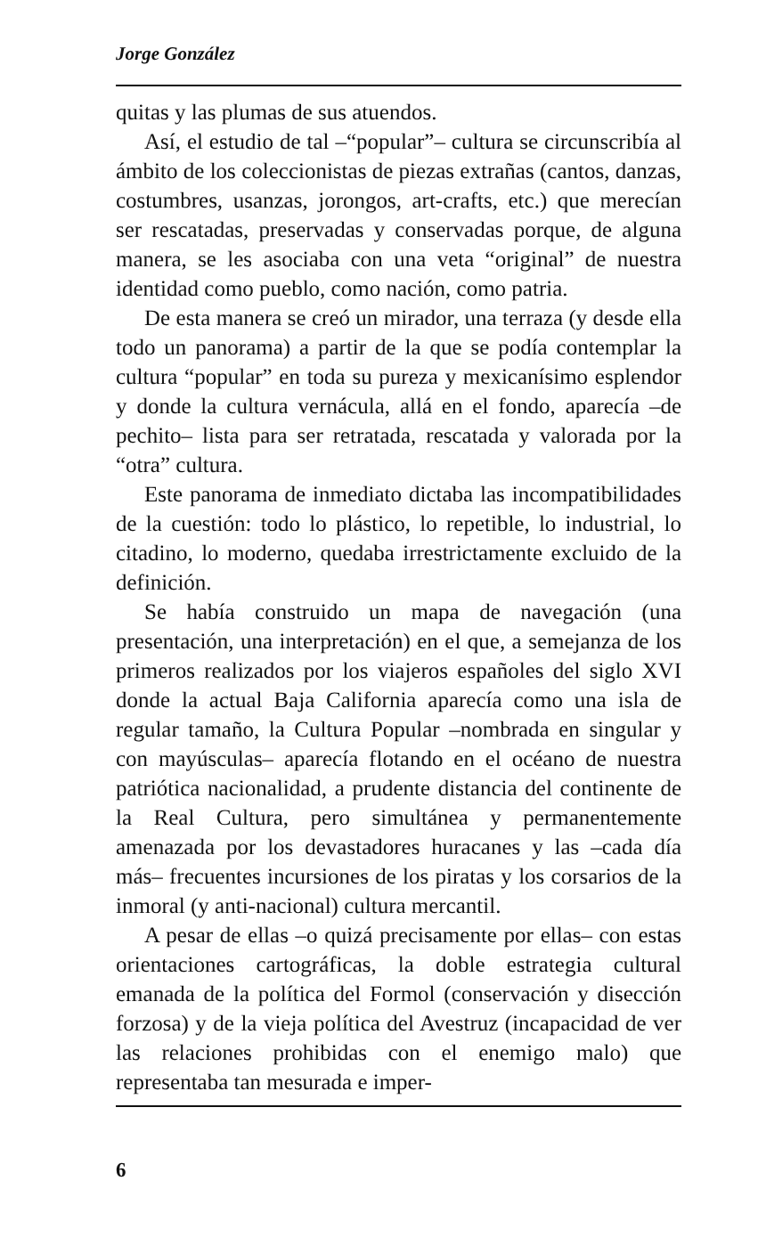Jorge González
quitas y las plumas de sus atuendos.
Así, el estudio de tal –“popular”– cultura se circunscribía al ámbito de los coleccionistas de piezas extrañas (cantos, danzas, costumbres, usanzas, jorongos, art-crafts, etc.) que merecían ser rescatadas, preservadas y conservadas porque, de alguna manera, se les asociaba con una veta “original” de nuestra identidad como pueblo, como nación, como patria.
De esta manera se creó un mirador, una terraza (y desde ella todo un panorama) a partir de la que se podía contemplar la cultura “popular” en toda su pureza y mexicanísimo esplendor y donde la cultura vernácula, allá en el fondo, aparecía –de pechito– lista para ser retratada, rescatada y valorada por la “otra” cultura.
Este panorama de inmediato dictaba las incompatibilidades de la cuestión: todo lo plástico, lo repetible, lo industrial, lo citadino, lo moderno, quedaba irrestrictamente excluido de la definición.
Se había construido un mapa de navegación (una presentación, una interpretación) en el que, a semejanza de los primeros realizados por los viajeros españoles del siglo XVI donde la actual Baja California aparecía como una isla de regular tamaño, la Cultura Popular –nombrada en singular y con mayúsculas– aparecía flotando en el océano de nuestra patriótica nacionalidad, a prudente distancia del continente de la Real Cultura, pero simultánea y permanentemente amenazada por los devastadores huracanes y las –cada día más– frecuentes incursiones de los piratas y los corsarios de la inmoral (y anti-nacional) cultura mercantil.
A pesar de ellas –o quizá precisamente por ellas– con estas orientaciones cartográficas, la doble estrategia cultural emanada de la política del Formol (conservación y disección forzosa) y de la vieja política del Avestruz (incapacidad de ver las relaciones prohibidas con el enemigo malo) que representaba tan mesurada e imper-
6